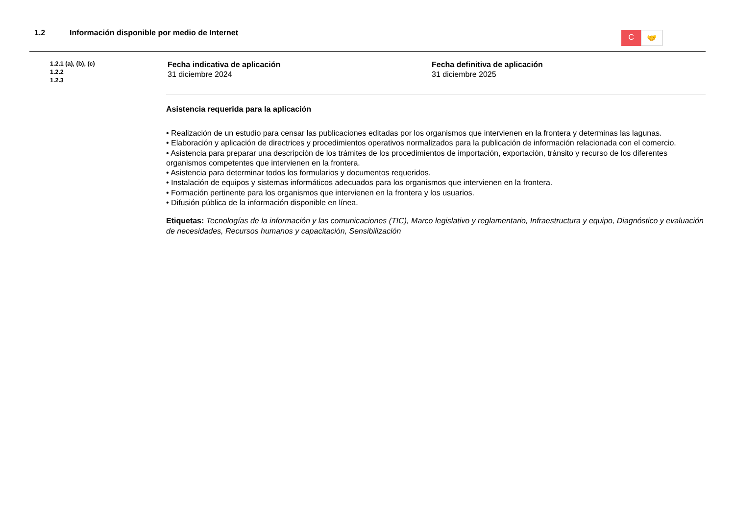1.2 Información disponible por medio de Internet
C
🤝
1.2.1 (a), (b), (c)
1.2.2
1.2.3
Fecha indicativa de aplicación
31 diciembre 2024
Fecha definitiva de aplicación
31 diciembre 2025
Asistencia requerida para la aplicación
• Realización de un estudio para censar las publicaciones editadas por los organismos que intervienen en la frontera y determinas las lagunas.
• Elaboración y aplicación de directrices y procedimientos operativos normalizados para la publicación de información relacionada con el comercio.
• Asistencia para preparar una descripción de los trámites de los procedimientos de importación, exportación, tránsito y recurso de los diferentes organismos competentes que intervienen en la frontera.
• Asistencia para determinar todos los formularios y documentos requeridos.
• Instalación de equipos y sistemas informáticos adecuados para los organismos que intervienen en la frontera.
• Formación pertinente para los organismos que intervienen en la frontera y los usuarios.
• Difusión pública de la información disponible en línea.
Etiquetas: Tecnologías de la información y las comunicaciones (TIC), Marco legislativo y reglamentario, Infraestructura y equipo, Diagnóstico y evaluación de necesidades, Recursos humanos y capacitación, Sensibilización